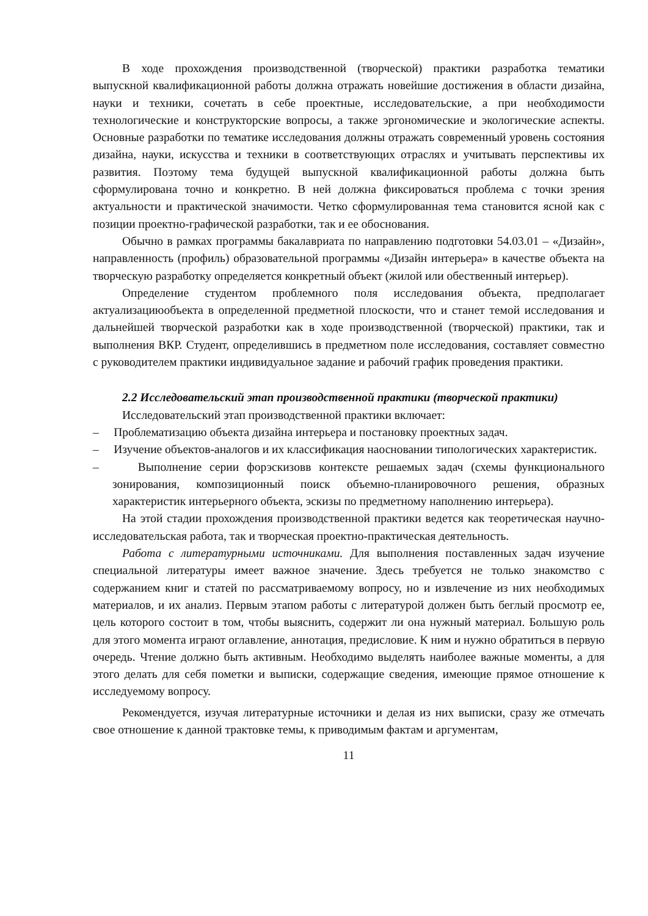В ходе прохождения производственной (творческой) практики разработка тематики выпускной квалификационной работы должна отражать новейшие достижения в области дизайна, науки и техники, сочетать в себе проектные, исследовательские, а при необходимости технологические и конструкторские вопросы, а также эргономические и экологические аспекты. Основные разработки по тематике исследования должны отражать современный уровень состояния дизайна, науки, искусства и техники в соответствующих отраслях и учитывать перспективы их развития. Поэтому тема будущей выпускной квалификационной работы должна быть сформулирована точно и конкретно. В ней должна фиксироваться проблема с точки зрения актуальности и практической значимости. Четко сформулированная тема становится ясной как с позиции проектно-графической разработки, так и ее обоснования.
Обычно в рамках программы бакалавриата по направлению подготовки 54.03.01 – «Дизайн», направленность (профиль) образовательной программы «Дизайн интерьера» в качестве объекта на творческую разработку определяется конкретный объект (жилой или обественный интерьер).
Определение студентом проблемного поля исследования объекта, предполагает актуализациюобъекта в определенной предметной плоскости, что и станет темой исследования и дальнейшей творческой разработки как в ходе производственной (творческой) практики, так и выполнения ВКР. Студент, определившись в предметном поле исследования, составляет совместно с руководителем практики индивидуальное задание и рабочий график проведения практики.
2.2 Исследовательский этап производственной практики (творческой практики)
Исследовательский этап производственной практики включает:
– Проблематизацию объекта дизайна интерьера и постановку проектных задач.
– Изучение объектов-аналогов и их классификация наосновании типологических характеристик.
– Выполнение серии форэскизовв контексте решаемых задач (схемы функционального зонирования, композиционный поиск объемно-планировочного решения, образных характеристик интерьерного объекта, эскизы по предметному наполнению интерьера).
На этой стадии прохождения производственной практики ведется как теоретическая научно-исследовательская работа, так и творческая проектно-практическая деятельность.
Работа с литературными источниками. Для выполнения поставленных задач изучение специальной литературы имеет важное значение. Здесь требуется не только знакомство с содержанием книг и статей по рассматриваемому вопросу, но и извлечение из них необходимых материалов, и их анализ. Первым этапом работы с литературой должен быть беглый просмотр ее, цель которого состоит в том, чтобы выяснить, содержит ли она нужный материал. Большую роль для этого момента играют оглавление, аннотация, предисловие. К ним и нужно обратиться в первую очередь. Чтение должно быть активным. Необходимо выделять наиболее важные моменты, а для этого делать для себя пометки и выписки, содержащие сведения, имеющие прямое отношение к исследуемому вопросу.
Рекомендуется, изучая литературные источники и делая из них выписки, сразу же отмечать свое отношение к данной трактовке темы, к приводимым фактам и аргументам,
11